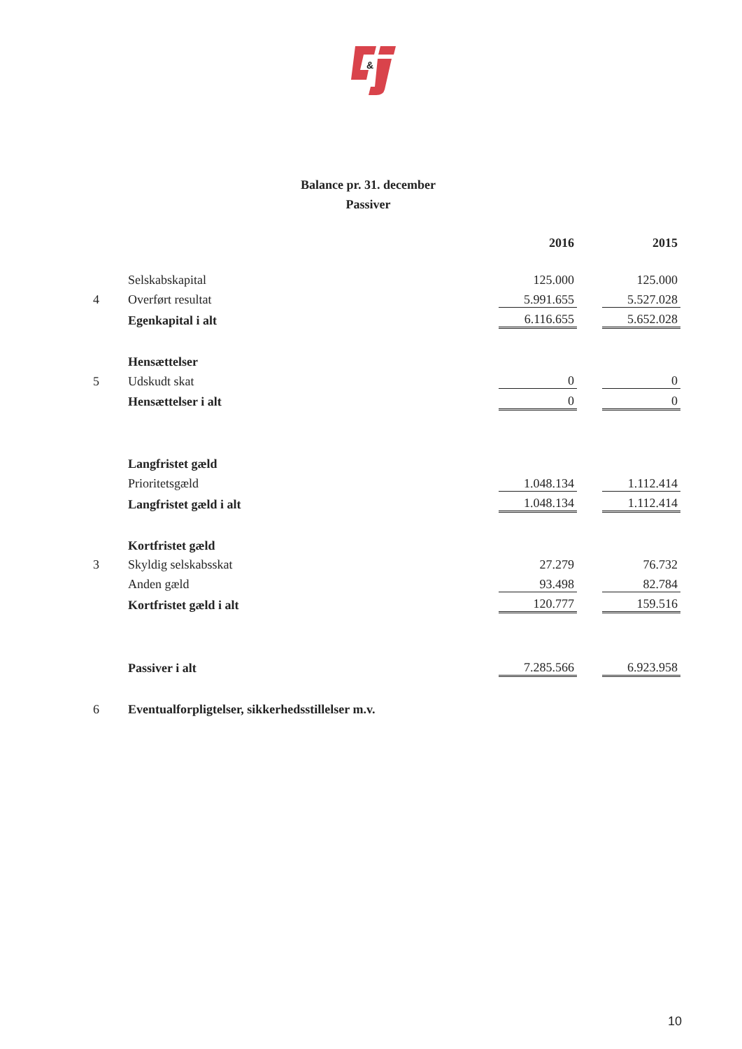&
Balance pr. 31. december
Passiver
| | | 2016 | | 2015 |
| | Selskabskapital | 125.000 | | 125.000 |
| 4 | Overført resultat | 5.991.655 | | 5.527.028 |
| | Egenkapital i alt | 6.116.655 | | 5.652.028 |
| | Hensættelser | | | |
| 5 | Udskudt skat | 0 | | 0 |
| | Hensættelser i alt | 0 | | 0 |
| | Langfristet gæld | | | |
| | Prioritetsgæld | 1.048.134 | | 1.112.414 |
| | Langfristet gæld i alt | 1.048.134 | | 1.112.414 |
| | Kortfristet gæld | | | |
| 3 | Skyldig selskabsskat | 27.279 | | 76.732 |
| | Anden gæld | 93.498 | | 82.784 |
| | Kortfristet gæld i alt | 120.777 | | 159.516 |
| | Passiver i alt | 7.285.566 | | 6.923.958 |
| 6 | Eventualforpligtelser, sikkerhedsstillelser m.v. | | | |
10